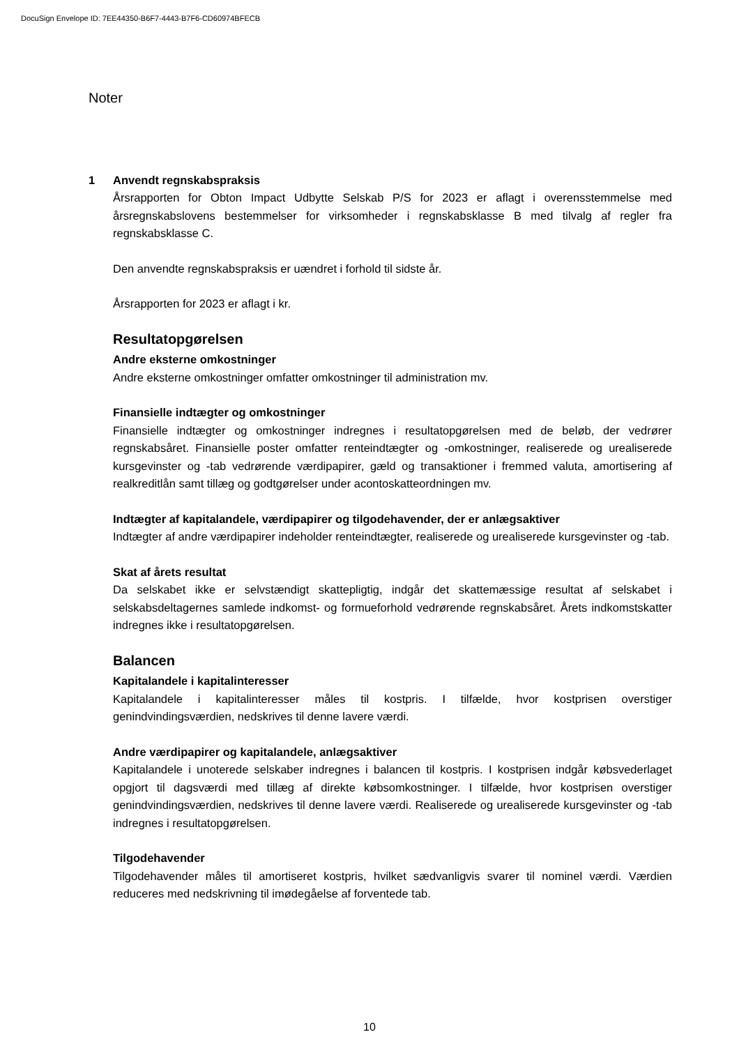DocuSign Envelope ID: 7EE44350-B6F7-4443-B7F6-CD60974BFECB
Noter
1 Anvendt regnskabspraksis
Årsrapporten for Obton Impact Udbytte Selskab P/S for 2023 er aflagt i overensstemmelse med årsregnskabslovens bestemmelser for virksomheder i regnskabsklasse B med tilvalg af regler fra regnskabsklasse C.
Den anvendte regnskabspraksis er uændret i forhold til sidste år.
Årsrapporten for 2023 er aflagt i kr.
Resultatopgørelsen
Andre eksterne omkostninger
Andre eksterne omkostninger omfatter omkostninger til administration mv.
Finansielle indtægter og omkostninger
Finansielle indtægter og omkostninger indregnes i resultatopgørelsen med de beløb, der vedrører regnskabsåret. Finansielle poster omfatter renteindtægter og -omkostninger, realiserede og urealiserede kursgevinster og -tab vedrørende værdipapirer, gæld og transaktioner i fremmed valuta, amortisering af realkreditlån samt tillæg og godtgørelser under acontoskatteordningen mv.
Indtægter af kapitalandele, værdipapirer og tilgodehavender, der er anlægsaktiver
Indtægter af andre værdipapirer indeholder renteindtægter, realiserede og urealiserede kursgevinster og -tab.
Skat af årets resultat
Da selskabet ikke er selvstændigt skattepligtig, indgår det skattemæssige resultat af selskabet i selskabsdeltagernes samlede indkomst- og formueforhold vedrørende regnskabsåret. Årets indkomstskatter indregnes ikke i resultatopgørelsen.
Balancen
Kapitalandele i kapitalinteresser
Kapitalandele i kapitalinteresser måles til kostpris. I tilfælde, hvor kostprisen overstiger genindvindingsværdien, nedskrives til denne lavere værdi.
Andre værdipapirer og kapitalandele, anlægsaktiver
Kapitalandele i unoterede selskaber indregnes i balancen til kostpris. I kostprisen indgår købsvederlaget opgjort til dagsværdi med tillæg af direkte købsomkostninger. I tilfælde, hvor kostprisen overstiger genindvindingsværdien, nedskrives til denne lavere værdi. Realiserede og urealiserede kursgevinster og -tab indregnes i resultatopgørelsen.
Tilgodehavender
Tilgodehavender måles til amortiseret kostpris, hvilket sædvanligvis svarer til nominel værdi. Værdien reduceres med nedskrivning til imødegåelse af forventede tab.
10